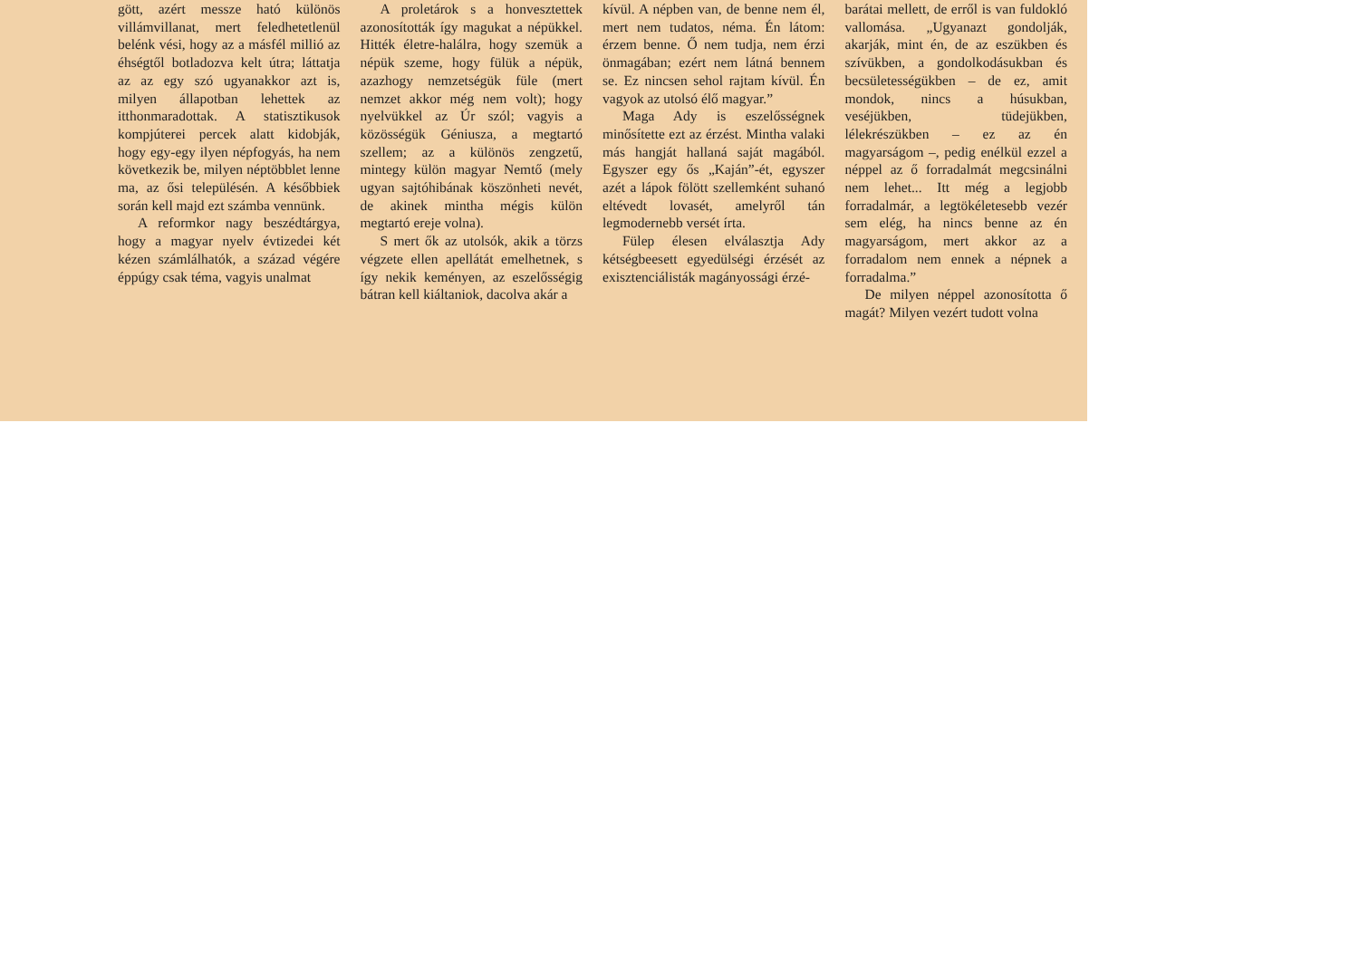gött, azért messze ható különös villámvillanat, mert feledhetetlenül belénk vési, hogy az a másfél millió az éhségtől botladozva kelt útra; láttatja az az egy szó ugyanakkor azt is, milyen állapotban lehettek az itthonmaradottak. A statisztikusok kompjúterei percek alatt kidobják, hogy egy-egy ilyen népfogyás, ha nem következik be, milyen néptöbblet lenne ma, az ősi településén. A későbbiek során kell majd ezt számba vennünk.
A reformkor nagy beszédtárgya, hogy a magyar nyelv évtizedei két kézen számlálhatók, a század végére éppúgy csak téma, vagyis unalmat
A proletárok s a honvesztettek azonosították így magukat a népükkel. Hitték életre-halálra, hogy szemük a népük szeme, hogy fülük a népük, azazhogy nemzetségük füle (mert nemzet akkor még nem volt); hogy nyelvükkel az Úr szól; vagyis a közösségük Géniusza, a megtartó szellem; az a különös zengzetű, mintegy külön magyar Nemtő (mely ugyan sajtóhibának köszönheti nevét, de akinek mintha mégis külön megtartó ereje volna).
S mert ők az utolsók, akik a törzs végzete ellen apellátát emelhetnek, s így nekik keményen, az eszelősségig bátran kell kiáltaniok, dacolva akár a
kívül. A népben van, de benne nem él, mert nem tudatos, néma. Én látom: érzem benne. Ő nem tudja, nem érzi önmagában; ezért nem látná bennem se. Ez nincsen sehol rajtam kívül. Én vagyok az utolsó élő magyar.”
Maga Ady is eszelősségnek minősítette ezt az érzést. Mintha valaki más hangját hallaná saját magából. Egyszer egy ős „Kaján”-ét, egyszer azét a lápok fölött szellemként suhanó eltévedt lovasét, amelyről tán legmodernebb versét írta.
Fülep élesen elválasztja Ady kétségbeesett egyedülségi érzését az exisztenciálisták magányossági érzé-
barátai mellett, de erről is van fuldokló vallomása. „Ugyanazt gondolják, akarják, mint én, de az eszükben és szívükben, a gondolkodásukban és becsületességükben – de ez, amit mondok, nincs a húsukban, veséjükben, tüdejükben, lélekrészükben – ez az én magyarságom –, pedig enélkül ezzel a néppel az ő forradalmát megcsinálni nem lehet... Itt még a legjobb forradalmár, a legtökéletesebb vezér sem elég, ha nincs benne az én magyarságom, mert akkor az a forradalom nem ennek a népnek a forradalma.”
De milyen néppel azonosította ő magát? Milyen vezért tudott volna